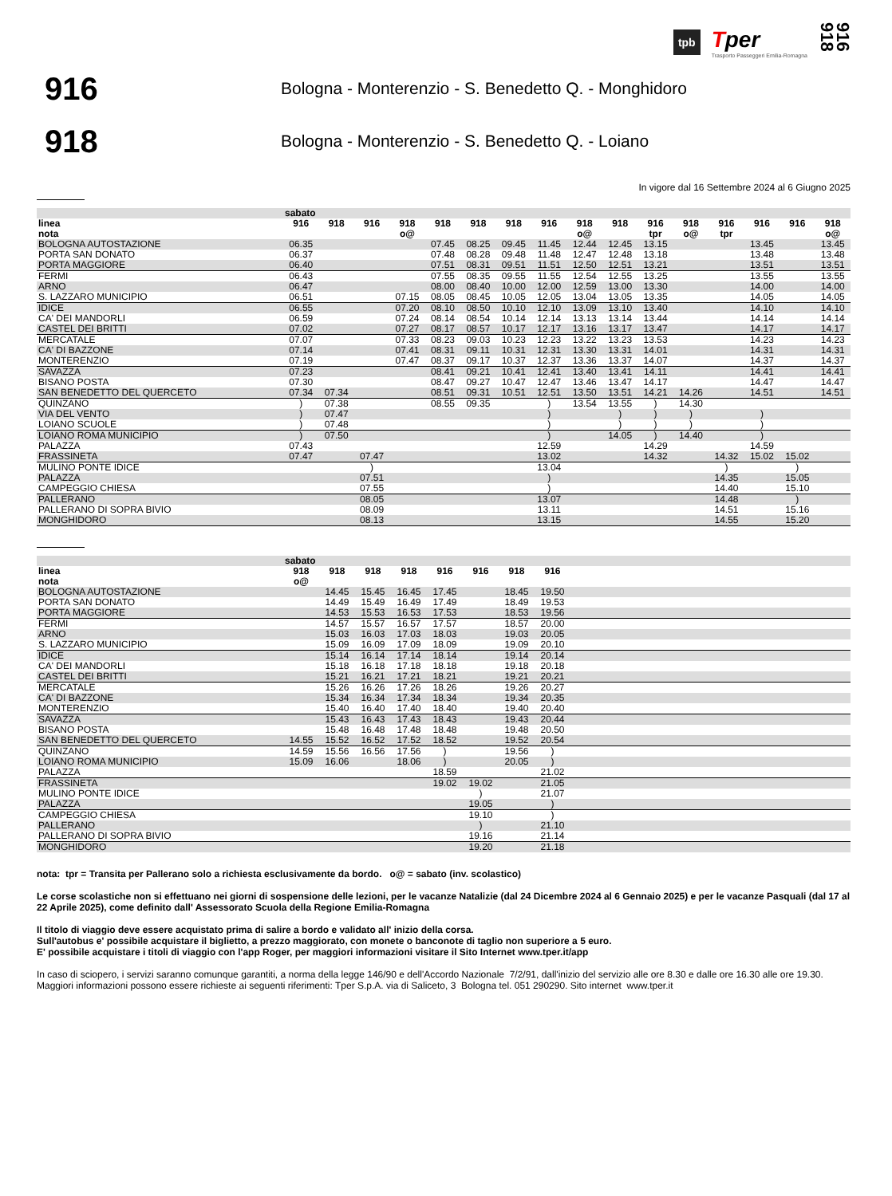tpb
Tper
Trasporto Passeggeri Emilia-Romagna
916 918
916
Bologna - Monterenzio - S. Benedetto Q. - Monghidoro
918
Bologna - Monterenzio - S. Benedetto Q. - Loiano
In vigore dal 16 Settembre 2024 al 6 Giugno 2025
| | sabato | | | | | | | | | | | | | | | |
| --- | --- | --- | --- | --- | --- | --- | --- | --- | --- | --- | --- | --- | --- | --- | --- | --- |
| linea | 916 | 918 | 916 | 918 | 918 | 918 | 918 | 916 | 918 | 918 | 916 | 918 | 916 | 916 | 916 | 918 |
| nota | | | | o@ | | | | | o@ | | tpr | o@ | tpr | | | o@ |
| BOLOGNA AUTOSTAZIONE | 06.35 | | | | 07.45 | 08.25 | 09.45 | 11.45 | 12.44 | 12.45 | 13.15 | | | 13.45 | | 13.45 |
| PORTA SAN DONATO | 06.37 | | | | 07.48 | 08.28 | 09.48 | 11.48 | 12.47 | 12.48 | 13.18 | | | 13.48 | | 13.48 |
| PORTA MAGGIORE | 06.40 | | | | 07.51 | 08.31 | 09.51 | 11.51 | 12.50 | 12.51 | 13.21 | | | 13.51 | | 13.51 |
| FERMI | 06.43 | | | | 07.55 | 08.35 | 09.55 | 11.55 | 12.54 | 12.55 | 13.25 | | | 13.55 | | 13.55 |
| ARNO | 06.47 | | | | 08.00 | 08.40 | 10.00 | 12.00 | 12.59 | 13.00 | 13.30 | | | 14.00 | | 14.00 |
| S. LAZZARO MUNICIPIO | 06.51 | | | 07.15 | 08.05 | 08.45 | 10.05 | 12.05 | 13.04 | 13.05 | 13.35 | | | 14.05 | | 14.05 |
| IDICE | 06.55 | | | 07.20 | 08.10 | 08.50 | 10.10 | 12.10 | 13.09 | 13.10 | 13.40 | | | 14.10 | | 14.10 |
| CA' DEI MANDORLI | 06.59 | | | 07.24 | 08.14 | 08.54 | 10.14 | 12.14 | 13.13 | 13.14 | 13.44 | | | 14.14 | | 14.14 |
| CASTEL DEI BRITTI | 07.02 | | | 07.27 | 08.17 | 08.57 | 10.17 | 12.17 | 13.16 | 13.17 | 13.47 | | | 14.17 | | 14.17 |
| MERCATALE | 07.07 | | | 07.33 | 08.23 | 09.03 | 10.23 | 12.23 | 13.22 | 13.23 | 13.53 | | | 14.23 | | 14.23 |
| CA' DI BAZZONE | 07.14 | | | 07.41 | 08.31 | 09.11 | 10.31 | 12.31 | 13.30 | 13.31 | 14.01 | | | 14.31 | | 14.31 |
| MONTERENZIO | 07.19 | | | 07.47 | 08.37 | 09.17 | 10.37 | 12.37 | 13.36 | 13.37 | 14.07 | | | 14.37 | | 14.37 |
| SAVAZZA | 07.23 | | | | 08.41 | 09.21 | 10.41 | 12.41 | 13.40 | 13.41 | 14.11 | | | 14.41 | | 14.41 |
| BISANO POSTA | 07.30 | | | | 08.47 | 09.27 | 10.47 | 12.47 | 13.46 | 13.47 | 14.17 | | | 14.47 | | 14.47 |
| SAN BENEDETTO DEL QUERCETO | 07.34 | 07.34 | | | 08.51 | 09.31 | 10.51 | 12.51 | 13.50 | 13.51 | 14.21 | 14.26 | | 14.51 | | 14.51 |
| QUINZANO | ) | 07.38 | | | 08.55 | 09.35 | | ) | 13.54 | 13.55 | ) | 14.30 | | | | |
| VIA DEL VENTO | ) | 07.47 | | | | | | ) | | ) | ) | ) | | ) | | |
| LOIANO SCUOLE | ) | 07.48 | | | | | | ) | | ) | ) | ) | | ) | | |
| LOIANO ROMA MUNICIPIO | ) | 07.50 | | | | | | ) | | 14.05 | ) | 14.40 | | ) | | |
| PALAZZA | 07.43 | | | | | | | 12.59 | | | 14.29 | | | 14.59 | | |
| FRASSINETA | 07.47 | | 07.47 | | | | | 13.02 | | | 14.32 | | 14.32 | 15.02 | 15.02 | |
| MULINO PONTE IDICE | | | ) | | | | | 13.04 | | | | | ) | | ) | |
| PALAZZA | | | 07.51 | | | | | ) | | | | | 14.35 | | 15.05 | |
| CAMPEGGIO CHIESA | | | 07.55 | | | | | ) | | | | | 14.40 | | 15.10 | |
| PALLERANO | | | 08.05 | | | | | 13.07 | | | | | 14.48 | | ) | |
| PALLERANO DI SOPRA BIVIO | | | 08.09 | | | | | 13.11 | | | | | 14.51 | | 15.16 | |
| MONGHIDORO | | | 08.13 | | | | | 13.15 | | | | | 14.55 | | 15.20 | |
| | sabato | | | | | | | | |
| --- | --- | --- | --- | --- | --- | --- | --- | --- | --- |
| linea | 918 | 918 | 918 | 918 | 916 | 916 | 918 | 916 | |
| nota | o@ | | | | | | | | |
| BOLOGNA AUTOSTAZIONE | | 14.45 | 15.45 | 16.45 | 17.45 | | 18.45 | 19.50 | |
| PORTA SAN DONATO | | 14.49 | 15.49 | 16.49 | 17.49 | | 18.49 | 19.53 | |
| PORTA MAGGIORE | | 14.53 | 15.53 | 16.53 | 17.53 | | 18.53 | 19.56 | |
| FERMI | | 14.57 | 15.57 | 16.57 | 17.57 | | 18.57 | 20.00 | |
| ARNO | | 15.03 | 16.03 | 17.03 | 18.03 | | 19.03 | 20.05 | |
| S. LAZZARO MUNICIPIO | | 15.09 | 16.09 | 17.09 | 18.09 | | 19.09 | 20.10 | |
| IDICE | | 15.14 | 16.14 | 17.14 | 18.14 | | 19.14 | 20.14 | |
| CA' DEI MANDORLI | | 15.18 | 16.18 | 17.18 | 18.18 | | 19.18 | 20.18 | |
| CASTEL DEI BRITTI | | 15.21 | 16.21 | 17.21 | 18.21 | | 19.21 | 20.21 | |
| MERCATALE | | 15.26 | 16.26 | 17.26 | 18.26 | | 19.26 | 20.27 | |
| CA' DI BAZZONE | | 15.34 | 16.34 | 17.34 | 18.34 | | 19.34 | 20.35 | |
| MONTERENZIO | | 15.40 | 16.40 | 17.40 | 18.40 | | 19.40 | 20.40 | |
| SAVAZZA | | 15.43 | 16.43 | 17.43 | 18.43 | | 19.43 | 20.44 | |
| BISANO POSTA | | 15.48 | 16.48 | 17.48 | 18.48 | | 19.48 | 20.50 | |
| SAN BENEDETTO DEL QUERCETO | 14.55 | 15.52 | 16.52 | 17.52 | 18.52 | | 19.52 | 20.54 | |
| QUINZANO | 14.59 | 15.56 | 16.56 | 17.56 | ) | | 19.56 | ) | |
| LOIANO ROMA MUNICIPIO | 15.09 | 16.06 | | 18.06 | ) | | 20.05 | ) | |
| PALAZZA | | | | | 18.59 | | | 21.02 | |
| FRASSINETA | | | | | 19.02 | 19.02 | | 21.05 | |
| MULINO PONTE IDICE | | | | | | ) | | 21.07 | |
| PALAZZA | | | | | | 19.05 | | ) | |
| CAMPEGGIO CHIESA | | | | | | 19.10 | | ) | |
| PALLERANO | | | | | | ) | | 21.10 | |
| PALLERANO DI SOPRA BIVIO | | | | | | 19.16 | | 21.14 | |
| MONGHIDORO | | | | | | 19.20 | | 21.18 | |
nota: tpr = Transita per Pallerano solo a richiesta esclusivamente da bordo. o@ = sabato (inv. scolastico)
Le corse scolastiche non si effettuano nei giorni di sospensione delle lezioni, per le vacanze Natalizie (dal 24 Dicembre 2024 al 6 Gennaio 2025) e per le vacanze Pasquali (dal 17 al 22 Aprile 2025), come definito dall' Assessorato Scuola della Regione Emilia-Romagna
Il titolo di viaggio deve essere acquistato prima di salire a bordo e validato all' inizio della corsa.
Sull'autobus e' possibile acquistare il biglietto, a prezzo maggiorato, con monete o banconote di taglio non superiore a 5 euro.
E' possibile acquistare i titoli di viaggio con l'app Roger, per maggiori informazioni visitare il Sito Internet www.tper.it/app
In caso di sciopero, i servizi saranno comunque garantiti, a norma della legge 146/90 e dell'Accordo Nazionale 7/2/91, dall'inizio del servizio alle ore 8.30 e dalle ore 16.30 alle ore 19.30.
Maggiori informazioni possono essere richieste ai seguenti riferimenti: Tper S.p.A. via di Saliceto, 3 Bologna tel. 051 290290. Sito internet www.tper.it